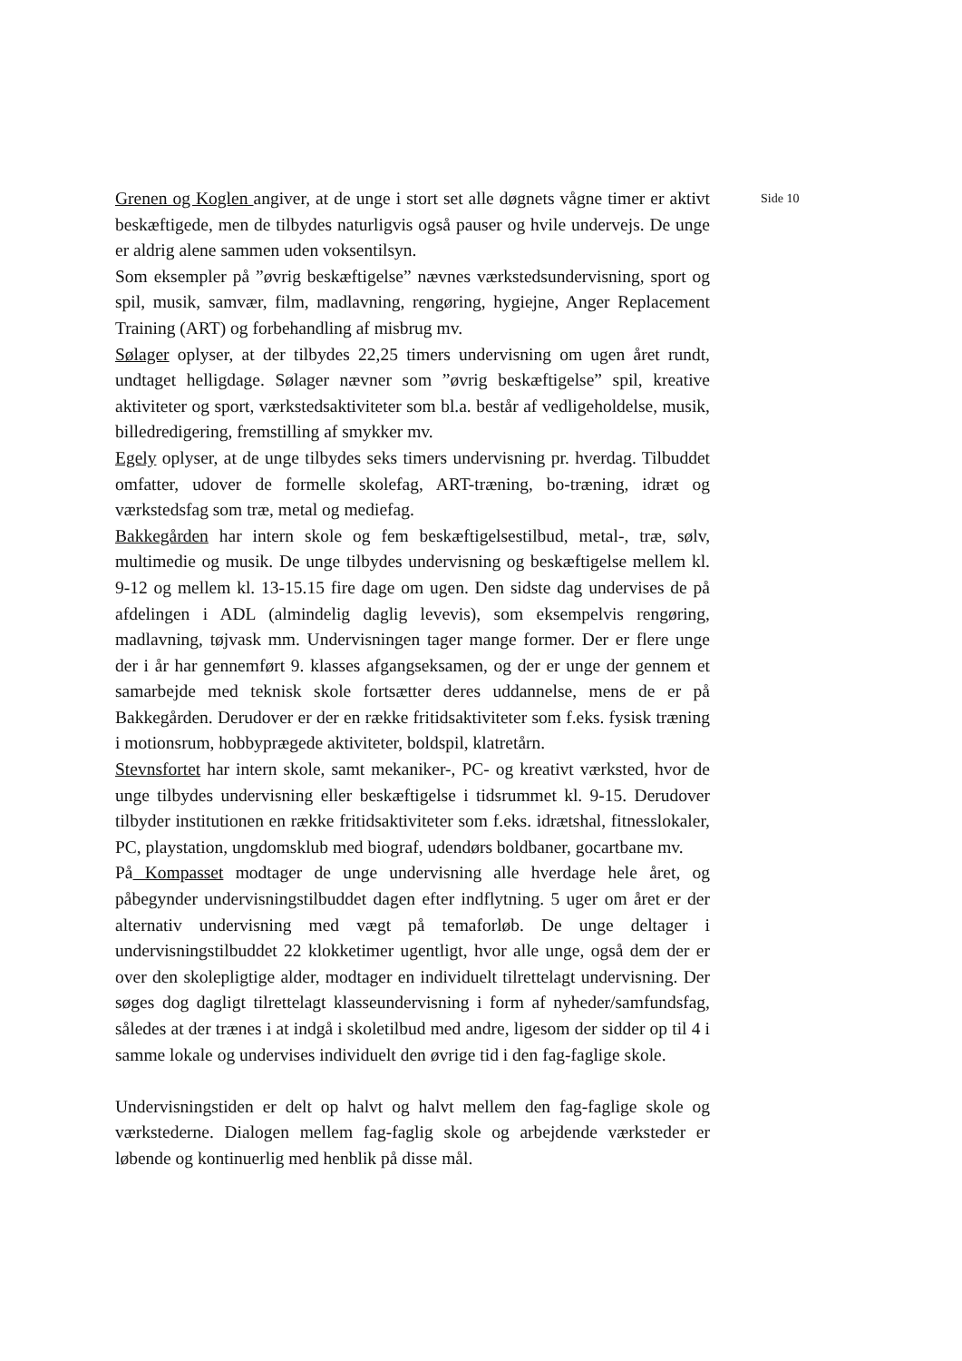Grenen og Koglen angiver, at de unge i stort set alle døgnets vågne timer er aktivt beskæftigede, men de tilbydes naturligvis også pauser og hvile undervejs. De unge er aldrig alene sammen uden voksentilsyn.
Som eksempler på ”øvrig beskæftigelse” nævnes værkstedsundervisning, sport og spil, musik, samvær, film, madlavning, rengøring, hygiejne, Anger Replacement Training (ART) og forbehandling af misbrug mv.
Sølager oplyser, at der tilbydes 22,25 timers undervisning om ugen året rundt, undtaget helligdage. Sølager nævner som ”øvrig beskæftigelse” spil, kreative aktiviteter og sport, værkstedsaktiviteter som bl.a. består af vedligeholdelse, musik, billedredigering, fremstilling af smykker mv.
Egely oplyser, at de unge tilbydes seks timers undervisning pr. hverdag. Tilbuddet omfatter, udover de formelle skolefag, ART-træning, bo-træning, idræt og værkstedsfag som træ, metal og mediefag.
Bakkegården har intern skole og fem beskæftigelsestilbud, metal-, træ, sølv, multimedie og musik. De unge tilbydes undervisning og beskæftigelse mellem kl. 9-12 og mellem kl. 13-15.15 fire dage om ugen. Den sidste dag undervises de på afdelingen i ADL (almindelig daglig levevis), som eksempelvis rengøring, madlavning, tøjvask mm. Undervisningen tager mange former. Der er flere unge der i år har gennemført 9. klasses afgangseksamen, og der er unge der gennem et samarbejde med teknisk skole fortsætter deres uddannelse, mens de er på Bakkegården. Derudover er der en række fritidsaktiviteter som f.eks. fysisk træning i motionsrum, hobbyprægede aktiviteter, boldspil, klatretårn.
Stevnsfortet har intern skole, samt mekaniker-, PC- og kreativt værksted, hvor de unge tilbydes undervisning eller beskæftigelse i tidsrummet kl. 9-15. Derudover tilbyder institutionen en række fritidsaktiviteter som f.eks. idrætshal, fitnesslokaler, PC, playstation, ungdomsklub med biograf, udendørs boldbaner, gocartbane mv.
På Kompasset modtager de unge undervisning alle hverdage hele året, og påbegynder undervisningstilbuddet dagen efter indflytning. 5 uger om året er der alternativ undervisning med vægt på temaforløb. De unge deltager i undervisningstilbuddet 22 klokketimer ugentligt, hvor alle unge, også dem der er over den skolepligtige alder, modtager en individuelt tilrettelagt undervisning. Der søges dog dagligt tilrettelagt klasseundervisning i form af nyheder/samfundsfag, således at der trænes i at indgå i skoletilbud med andre, ligesom der sidder op til 4 i samme lokale og undervises individuelt den øvrige tid i den fag-faglige skole.
Undervisningstiden er delt op halvt og halvt mellem den fag-faglige skole og værkstederne. Dialogen mellem fag-faglig skole og arbejdende værksteder er løbende og kontinuerlig med henblik på disse mål.
Side 10